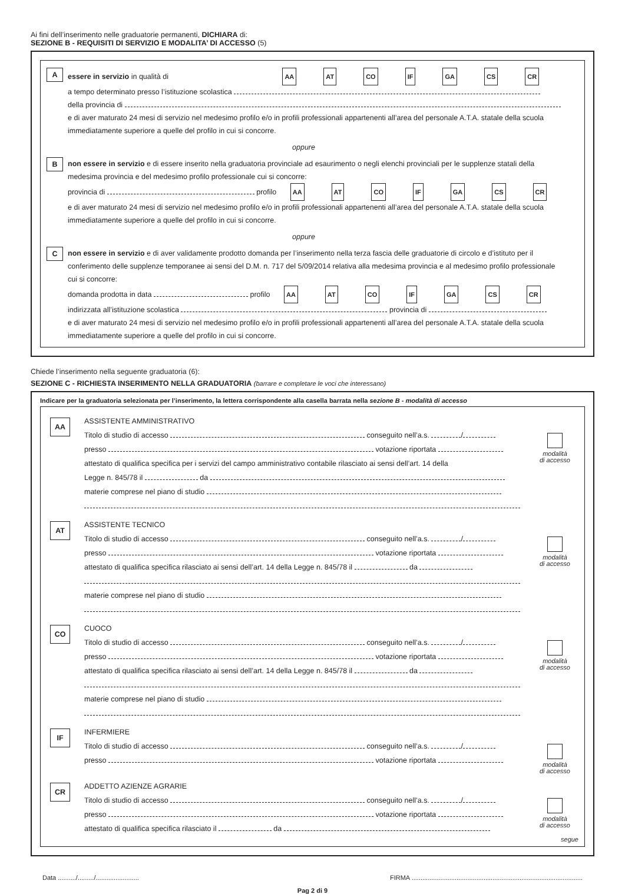Ai fini dell’inserimento nelle graduatorie permanenti, DICHIARA di:
SEZIONE B - REQUISITI DI SERVIZIO E MODALITA’ DI ACCESSO (5)
A
essere in servizio in qualità di AA AT CO IF GA CS CR
a tempo determinato presso l’istituzione scolastica
della provincia di
e di aver maturato 24 mesi di servizio nel medesimo profilo e/o in profili professionali appartenenti all’area del personale A.T.A. statale della scuola immediatamente superiore a quelle del profilo in cui si concorre.
oppure
B
non essere in servizio e di essere inserito nella graduatoria provinciale ad esaurimento o negli elenchi provinciali per le supplenze statali della medesima provincia e del medesimo profilo professionale cui si concorre:
provincia di profilo AA AT CO IF GA CS CR
e di aver maturato 24 mesi di servizio nel medesimo profilo e/o in profili professionali appartenenti all’area del personale A.T.A. statale della scuola immediatamente superiore a quelle del profilo in cui si concorre.
oppure
C
non essere in servizio e di aver validamente prodotto domanda per l’inserimento nella terza fascia delle graduatorie di circolo e d’istituto per il conferimento delle supplenze temporanee ai sensi del D.M. n. 717 del 5/09/2014 relativa alla medesima provincia e al medesimo profilo professionale cui si concorre:
domanda prodotta in data profilo AA AT CO IF GA CS CR
indirizzata all’istituzione scolastica provincia di
e di aver maturato 24 mesi di servizio nel medesimo profilo e/o in profili professionali appartenenti all’area del personale A.T.A. statale della scuola immediatamente superiore a quelle del profilo in cui si concorre.
Chiede l’inserimento nella seguente graduatoria (6):
SEZIONE C - RICHIESTA INSERIMENTO NELLA GRADUATORIA (barrare e completare le voci che interessano)
Indicare per la graduatoria selezionata per l’inserimento, la lettera corrispondente alla casella barrata nella sezione B - modalità di accesso
AA
ASSISTENTE AMMINISTRATIVO
Titolo di studio di accesso conseguito nell’a.s. /
presso votazione riportata
attestato di qualifica specifica per i servizi del campo amministrativo contabile rilasciato ai sensi dell’art. 14 della
Legge n. 845/78 il da
materie comprese nel piano di studio
modalità
di accesso
AT
ASSISTENTE TECNICO
Titolo di studio di accesso conseguito nell’a.s. /
presso votazione riportata
attestato di qualifica specifica rilasciato ai sensi dell’art. 14 della Legge n. 845/78 il da
materie comprese nel piano di studio
modalità
di accesso
CO
CUOCO
Titolo di studio di accesso conseguito nell’a.s. /
presso votazione riportata
attestato di qualifica specifica rilasciato ai sensi dell’art. 14 della Legge n. 845/78 il da
materie comprese nel piano di studio
modalità
di accesso
IF
INFERMIERE
Titolo di studio di accesso conseguito nell’a.s. /
presso votazione riportata
modalità
di accesso
CR
ADDETTO AZIENZE AGRARIE
Titolo di studio di accesso conseguito nell’a.s. /
presso votazione riportata
attestato di qualifica specifica rilasciato il da
modalità
di accesso
segue
Data ........../........./........................ FIRMA ...............................................................................................
Pag 2 di 9